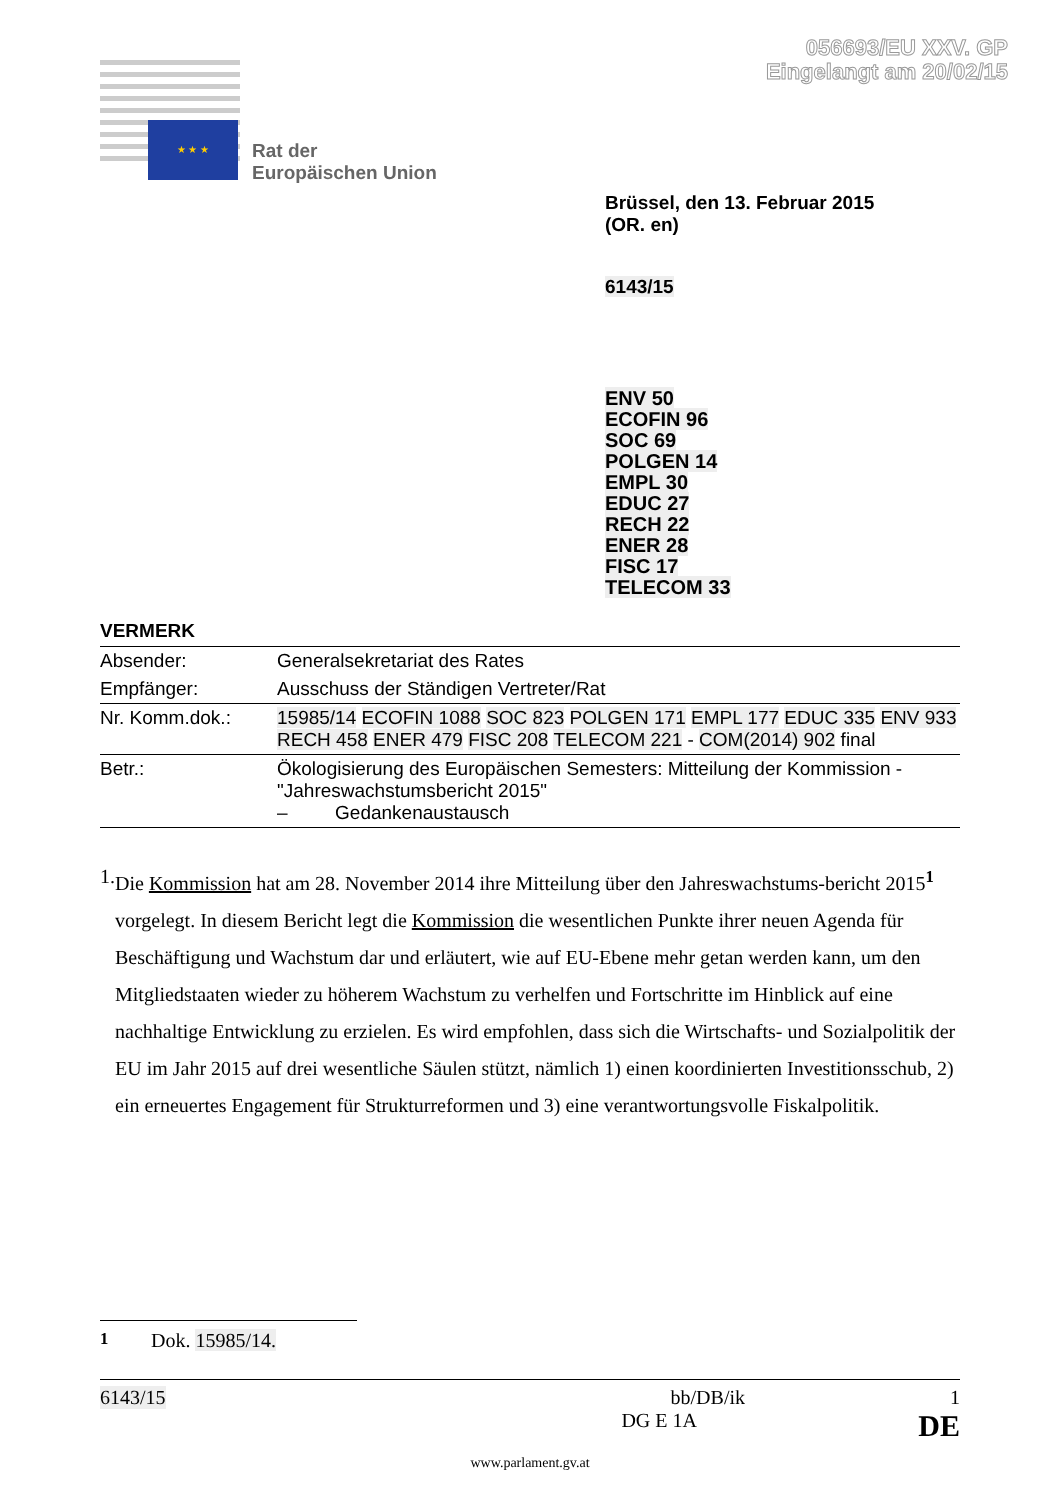056693/EU XXV. GP
Eingelangt am 20/02/15
★ ★ ★
Rat der
Europäischen Union
Brüssel, den 13. Februar 2015
(OR. en)
6143/15
ENV 50
ECOFIN 96
SOC 69
POLGEN 14
EMPL 30
EDUC 27
RECH 22
ENER 28
FISC 17
TELECOM 33
VERMERK
| Absender: | Generalsekretariat des Rates |
| Empfänger: | Ausschuss der Ständigen Vertreter/Rat |
| Nr. Komm.dok.: | 15985/14 ECOFIN 1088 SOC 823 POLGEN 171 EMPL 177 EDUC 335 ENV 933 RECH 458 ENER 479 FISC 208 TELECOM 221 - COM(2014) 902 final |
| Betr.: | Ökologisierung des Europäischen Semesters: Mitteilung der Kommission - "Jahreswachstumsbericht 2015" – Gedankenaustausch |
1. Die Kommission hat am 28. November 2014 ihre Mitteilung über den Jahreswachstums-bericht 2015<sup>1</sup> vorgelegt. In diesem Bericht legt die Kommission die wesentlichen Punkte ihrer neuen Agenda für Beschäftigung und Wachstum dar und erläutert, wie auf EU-Ebene mehr getan werden kann, um den Mitgliedstaaten wieder zu höherem Wachstum zu verhelfen und Fortschritte im Hinblick auf eine nachhaltige Entwicklung zu erzielen. Es wird empfohlen, dass sich die Wirtschafts- und Sozialpolitik der EU im Jahr 2015 auf drei wesentliche Säulen stützt, nämlich 1) einen koordinierten Investitionsschub, 2) ein erneuertes Engagement für Strukturreformen und 3) eine verantwortungsvolle Fiskalpolitik.
<sup>1</sup> Dok. 15985/14.
6143/15 bb/DB/ik 1
DG E 1A DE
www.parlament.gv.at